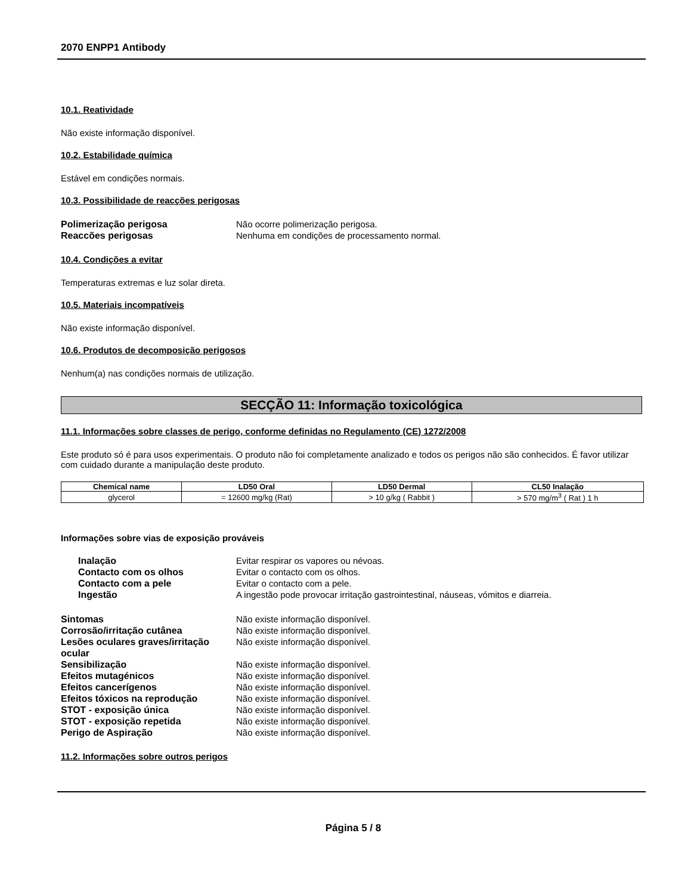2070 ENPP1 Antibody
10.1. Reatividade
Não existe informação disponível.
10.2. Estabilidade química
Estável em condições normais.
10.3. Possibilidade de reacções perigosas
Polimerização perigosa Não ocorre polimerização perigosa. Reaccões perigosas Nenhuma em condições de processamento normal.
10.4. Condições a evitar
Temperaturas extremas e luz solar direta.
10.5. Materiais incompatíveis
Não existe informação disponível.
10.6. Produtos de decomposição perigosos
Nenhum(a) nas condições normais de utilização.
SECÇÃO 11: Informação toxicológica
11.1. Informações sobre classes de perigo, conforme definidas no Regulamento (CE) 1272/2008
Este produto só é para usos experimentais. O produto não foi completamente analizado e todos os perigos não são conhecidos. É favor utilizar com cuidado durante a manipulação deste produto.
| Chemical name | LD50 Oral | LD50 Dermal | CL50 Inalação |
| --- | --- | --- | --- |
| glycerol | = 12600 mg/kg (Rat) | > 10 g/kg ( Rabbit ) | > 570 mg/m<sup>3</sup> ( Rat ) 1 h |
Informações sobre vias de exposição prováveis
Inalação Evitar respirar os vapores ou névoas. Contacto com os olhos Evitar o contacto com os olhos. Contacto com a pele Evitar o contacto com a pele. Ingestão A ingestão pode provocar irritação gastrointestinal, náuseas, vómitos e diarreia.
Sintomas Não existe informação disponível. Corrosão/irritação cutânea Não existe informação disponível. Lesões oculares graves/irritação ocular Não existe informação disponível. Sensibilização Não existe informação disponível. Efeitos mutagénicos Não existe informação disponível. Efeitos cancerígenos Não existe informação disponível. Efeitos tóxicos na reprodução Não existe informação disponível. STOT - exposição única Não existe informação disponível. STOT - exposição repetida Não existe informação disponível. Perigo de Aspiração Não existe informação disponível.
11.2. Informações sobre outros perigos
Página 5 / 8